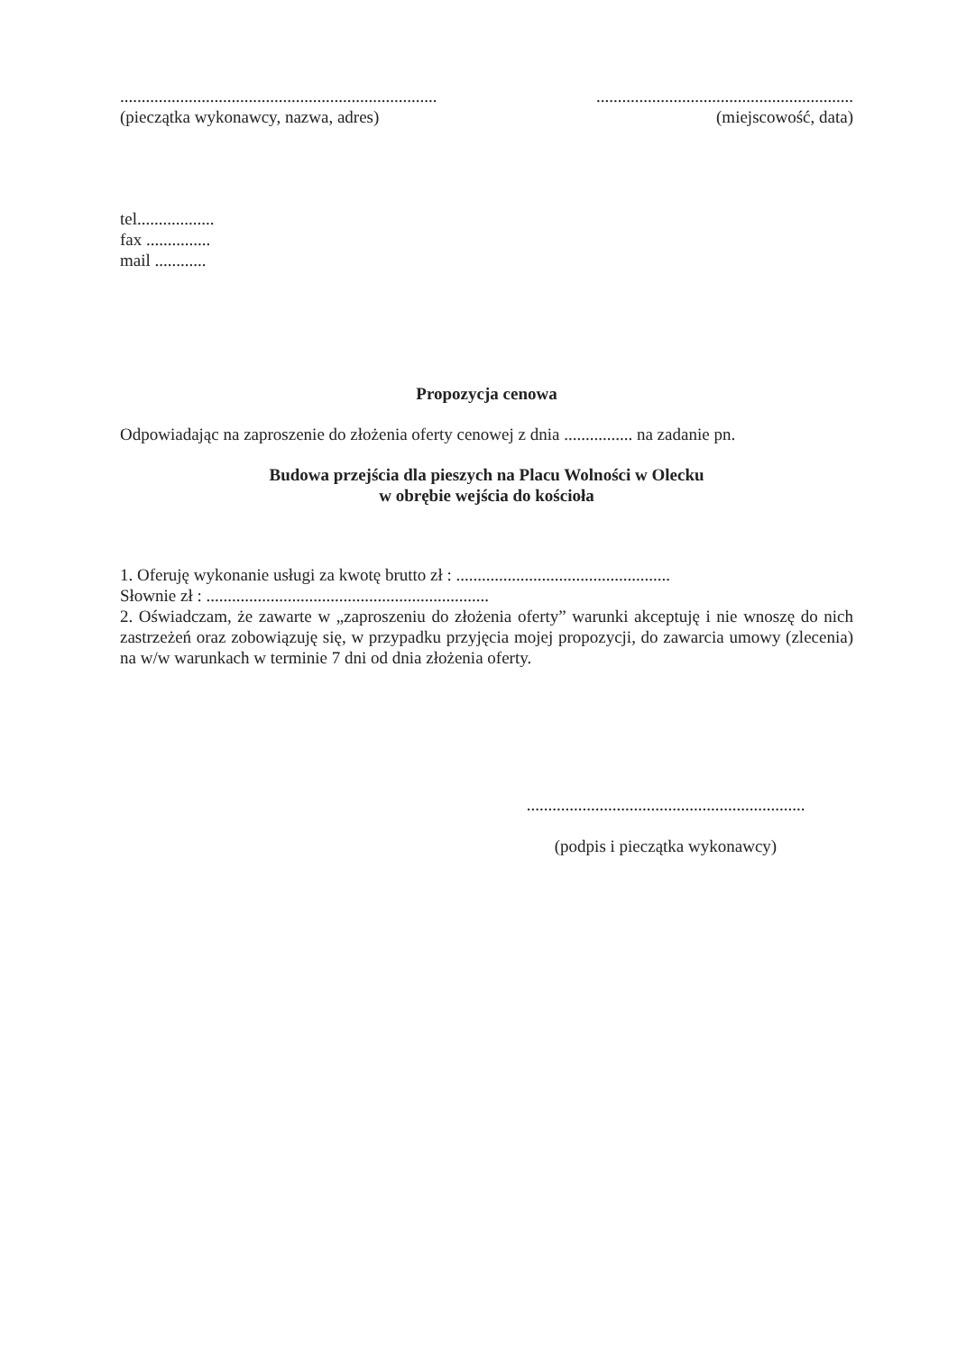..........................................................................
(pieczątka wykonawcy, nazwa, adres)
............................................................
(miejscowość, data)
tel..................
fax ...............
mail ............
Propozycja cenowa
Odpowiadając na zaproszenie do złożenia oferty cenowej z dnia ................ na zadanie pn.
Budowa przejścia dla pieszych na Placu Wolności w Olecku
w obrębie wejścia do kościoła
1. Oferuję wykonanie usługi za kwotę brutto zł : ..................................................
Słownie zł : ..................................................................
2. Oświadczam, że zawarte w „zaproszeniu do złożenia oferty” warunki akceptuję i nie wnoszę do nich zastrzeżeń oraz zobowiązuję się, w przypadku przyjęcia mojej propozycji, do zawarcia umowy (zlecenia) na w/w warunkach w terminie 7 dni od dnia złożenia oferty.
.................................................................
(podpis i pieczątka wykonawcy)